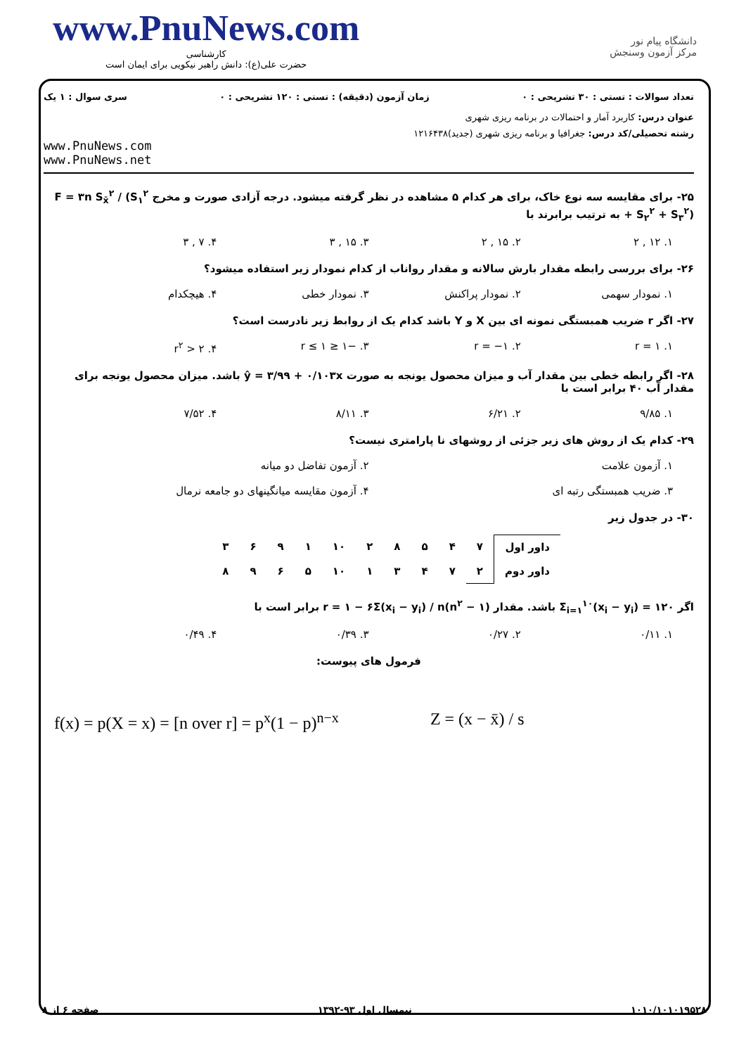www.PnuNews.com
کارشناسی
حضرت علی(ع): دانش راهبر نیکویی برای ایمان است
دانشگاه پیام نور
مرکز آزمون وسنجش
تعداد سوالات : تستی : ۳۰ تشریحی : ۰ زمان آزمون (دقیقه) : تستی : ۱۲۰ تشریحی : ۰ سری سوال : ۱ یک
عنوان درس: کاربرد آمار و احتمالات در برنامه ریزی شهری
رشته تحصیلی/کد درس: جغرافیا و برنامه ریزی شهری (جدید)۱۲۱۶۴۳۸
www.PnuNews.com
www.PnuNews.net
۲۵- برای مقایسه سه نوع خاک، برای هر کدام ۵ مشاهده در نظر گرفته میشود. درجه آزادی صورت و مخرج F = ۳n S<sub>x̄</sub><sup>۲</sup> / (S<sub>۱</sub><sup>۲</sup> + S<sub>۲</sub><sup>۲</sup> + S<sub>۳</sub><sup>۲</sup>) به ترتیب برابرند با
۱. ۱۲ , ۲ ۲. ۱۵ , ۲ ۳. ۱۵ , ۳ ۴. ۷ , ۳
۲۶- برای بررسی رابطه مقدار بارش سالانه و مقدار رواناب از کدام نمودار زیر استفاده میشود؟
۱. نمودار سهمی ۲. نمودار پراکنش ۳. نمودار خطی ۴. هیچکدام
۲۷- اگر r ضریب همبستگی نمونه ای بین X و Y باشد کدام یک از روابط زیر نادرست است؟
۱. r = ۱ ۲. r = −۱ ۳. −۱ ≤ r ≤ ۱ ۴. r<sup>۲</sup> > ۲
۲۸- اگر رابطه خطی بین مقدار آب و میزان محصول یونجه به صورت ŷ = ۳/۹۹ + ۰/۱۰۳x باشد. میزان محصول یونجه برای مقدار آب ۴۰ برابر است با
۱. ۹/۸۵ ۲. ۶/۲۱ ۳. ۸/۱۱ ۴. ۷/۵۲
۲۹- کدام یک از روش های زیر جزئی از روشهای نا پارامتری نیست؟
۱. آزمون علامت ۲. آزمون تفاضل دو میانه
۳. ضریب همبستگی رتبه ای ۴. آزمون مقایسه میانگینهای دو جامعه نرمال
۳۰- در جدول زیر
| داور اول | ۷ | ۴ | ۵ | ۸ | ۲ | ۱۰ | ۱ | ۹ | ۶ | ۳ |
| داور دوم | ۲ | ۷ | ۴ | ۳ | ۱ | ۱۰ | ۵ | ۶ | ۹ | ۸ |
اگر Σ<sub>i=۱</sub><sup>۱۰</sup>(x<sub>i</sub> − y<sub>i</sub>) = ۱۲۰ باشد. مقدار r = ۱ − ۶Σ(x<sub>i</sub> − y<sub>i</sub>) / n(n<sup>۲</sup> − ۱) برابر است با
۱. ۰/۱۱ ۲. ۰/۲۷ ۳. ۰/۳۹ ۴. ۰/۴۹
فرمول های پیوست:
f(x) = p(X = x) = [n over r] = p<sup>x</sup>(1 − p)<sup>n−x</sup> Z = (x − x̄) / s
۱۰۱۰/۱۰۱۰۱۹۵۲۸ نیمسال اول ۹۳-۱۳۹۲ صفحه ۶ از ۸